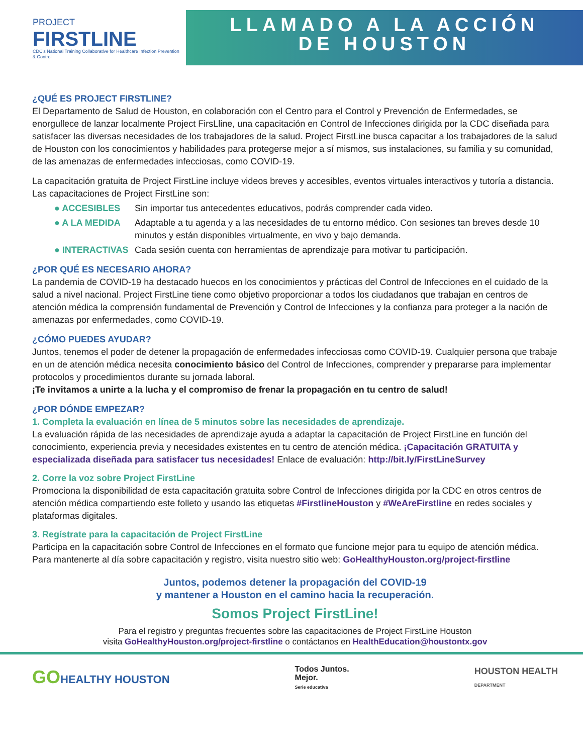PROJECT
FIRSTLINE
CDC's National Training Collaborative for Healthcare Infection Prevention & Control
LLAMADO A LA ACCIÓN
DE HOUSTON
¿QUÉ ES PROJECT FIRSTLINE?
El Departamento de Salud de Houston, en colaboración con el Centro para el Control y Prevención de Enfermedades, se enorgullece de lanzar localmente Project FirsLline, una capacitación en Control de Infecciones dirigida por la CDC diseñada para satisfacer las diversas necesidades de los trabajadores de la salud. Project FirstLine busca capacitar a los trabajadores de la salud de Houston con los conocimientos y habilidades para protegerse mejor a sí mismos, sus instalaciones, su familia y su comunidad, de las amenazas de enfermedades infecciosas, como COVID-19.
La capacitación gratuita de Project FirstLine incluye videos breves y accesibles, eventos virtuales interactivos y tutoría a distancia. Las capacitaciones de Project FirstLine son:
● ACCESIBLES Sin importar tus antecedentes educativos, podrás comprender cada video.
● A LA MEDIDA Adaptable a tu agenda y a las necesidades de tu entorno médico. Con sesiones tan breves desde 10 minutos y están disponibles virtualmente, en vivo y bajo demanda.
● INTERACTIVAS Cada sesión cuenta con herramientas de aprendizaje para motivar tu participación.
¿POR QUÉ ES NECESARIO AHORA?
La pandemia de COVID-19 ha destacado huecos en los conocimientos y prácticas del Control de Infecciones en el cuidado de la salud a nivel nacional. Project FirstLine tiene como objetivo proporcionar a todos los ciudadanos que trabajan en centros de atención médica la comprensión fundamental de Prevención y Control de Infecciones y la confianza para proteger a la nación de amenazas por enfermedades, como COVID-19.
¿CÓMO PUEDES AYUDAR?
Juntos, tenemos el poder de detener la propagación de enfermedades infecciosas como COVID-19. Cualquier persona que trabaje en un de atención médica necesita conocimiento básico del Control de Infecciones, comprender y prepararse para implementar protocolos y procedimientos durante su jornada laboral.
¡Te invitamos a unirte a la lucha y el compromiso de frenar la propagación en tu centro de salud!
¿POR DÓNDE EMPEZAR?
1. Completa la evaluación en línea de 5 minutos sobre las necesidades de aprendizaje.
La evaluación rápida de las necesidades de aprendizaje ayuda a adaptar la capacitación de Project FirstLine en función del conocimiento, experiencia previa y necesidades existentes en tu centro de atención médica. ¡Capacitación GRATUITA y especializada diseñada para satisfacer tus necesidades! Enlace de evaluación: http://bit.ly/FirstLineSurvey
2. Corre la voz sobre Project FirstLine
Promociona la disponibilidad de esta capacitación gratuita sobre Control de Infecciones dirigida por la CDC en otros centros de atención médica compartiendo este folleto y usando las etiquetas #FirstlineHouston y #WeAreFirstline en redes sociales y plataformas digitales.
3. Regístrate para la capacitación de Project FirstLine
Participa en la capacitación sobre Control de Infecciones en el formato que funcione mejor para tu equipo de atención médica. Para mantenerte al día sobre capacitación y registro, visita nuestro sitio web: GoHealthyHouston.org/project-firstline
Juntos, podemos detener la propagación del COVID-19
y mantener a Houston en el camino hacia la recuperación.
Somos Project FirstLine!
Para el registro y preguntas frecuentes sobre las capacitaciones de Project FirstLine Houston
visita GoHealthyHouston.org/project-firstline o contáctanos en HealthEducation@houstontx.gov
GOHEALTHY HOUSTON Todos Juntos.
Mejor.
Serie educativa HOUSTON HEALTH
DEPARTMENT